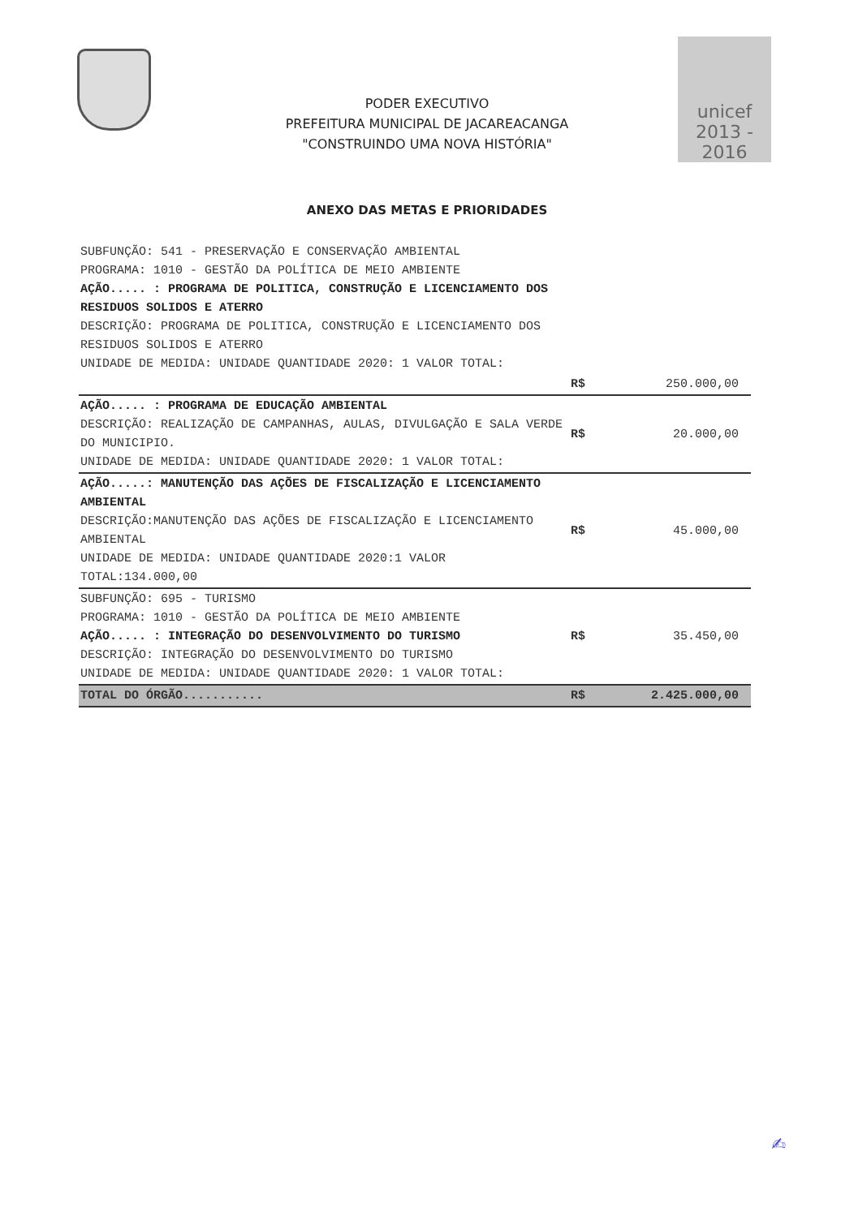PODER EXECUTIVO
PREFEITURA MUNICIPAL DE JACAREACANGA
"CONSTRUINDO UMA NOVA HISTÓRIA"
unicef
2013 - 2016
ANEXO DAS METAS E PRIORIDADES
| SUBFUNÇÃO: 541 - PRESERVAÇÃO E CONSERVAÇÃO AMBIENTAL PROGRAMA: 1010 - GESTÃO DA POLÍTICA DE MEIO AMBIENTE AÇÃO..... : PROGRAMA DE POLITICA, CONSTRUÇÃO E LICENCIAMENTO DOS RESIDUOS SOLIDOS E ATERRO DESCRIÇÃO: PROGRAMA DE POLITICA, CONSTRUÇÃO E LICENCIAMENTO DOS RESIDUOS SOLIDOS E ATERRO UNIDADE DE MEDIDA: UNIDADE QUANTIDADE 2020: 1 VALOR TOTAL: | | |
| | R$ | 250.000,00 |
| AÇÃO..... : PROGRAMA DE EDUCAÇÃO AMBIENTAL DESCRIÇÃO: REALIZAÇÃO DE CAMPANHAS, AULAS, DIVULGAÇÃO E SALA VERDE DO MUNICIPIO. UNIDADE DE MEDIDA: UNIDADE QUANTIDADE 2020: 1 VALOR TOTAL: | R$ | 20.000,00 |
| AÇÃO.....: MANUTENÇÃO DAS AÇÕES DE FISCALIZAÇÃO E LICENCIAMENTO AMBIENTAL DESCRIÇÃO:MANUTENÇÃO DAS AÇÕES DE FISCALIZAÇÃO E LICENCIAMENTO AMBIENTAL UNIDADE DE MEDIDA: UNIDADE QUANTIDADE 2020:1 VALOR TOTAL:134.000,00 | R$ | 45.000,00 |
| SUBFUNÇÃO: 695 - TURISMO PROGRAMA: 1010 - GESTÃO DA POLÍTICA DE MEIO AMBIENTE AÇÃO..... : INTEGRAÇÃO DO DESENVOLVIMENTO DO TURISMO DESCRIÇÃO: INTEGRAÇÃO DO DESENVOLVIMENTO DO TURISMO UNIDADE DE MEDIDA: UNIDADE QUANTIDADE 2020: 1 VALOR TOTAL: | R$ | 35.450,00 |
| TOTAL DO ÓRGÃO........... | R$ | 2.425.000,00 |
✍